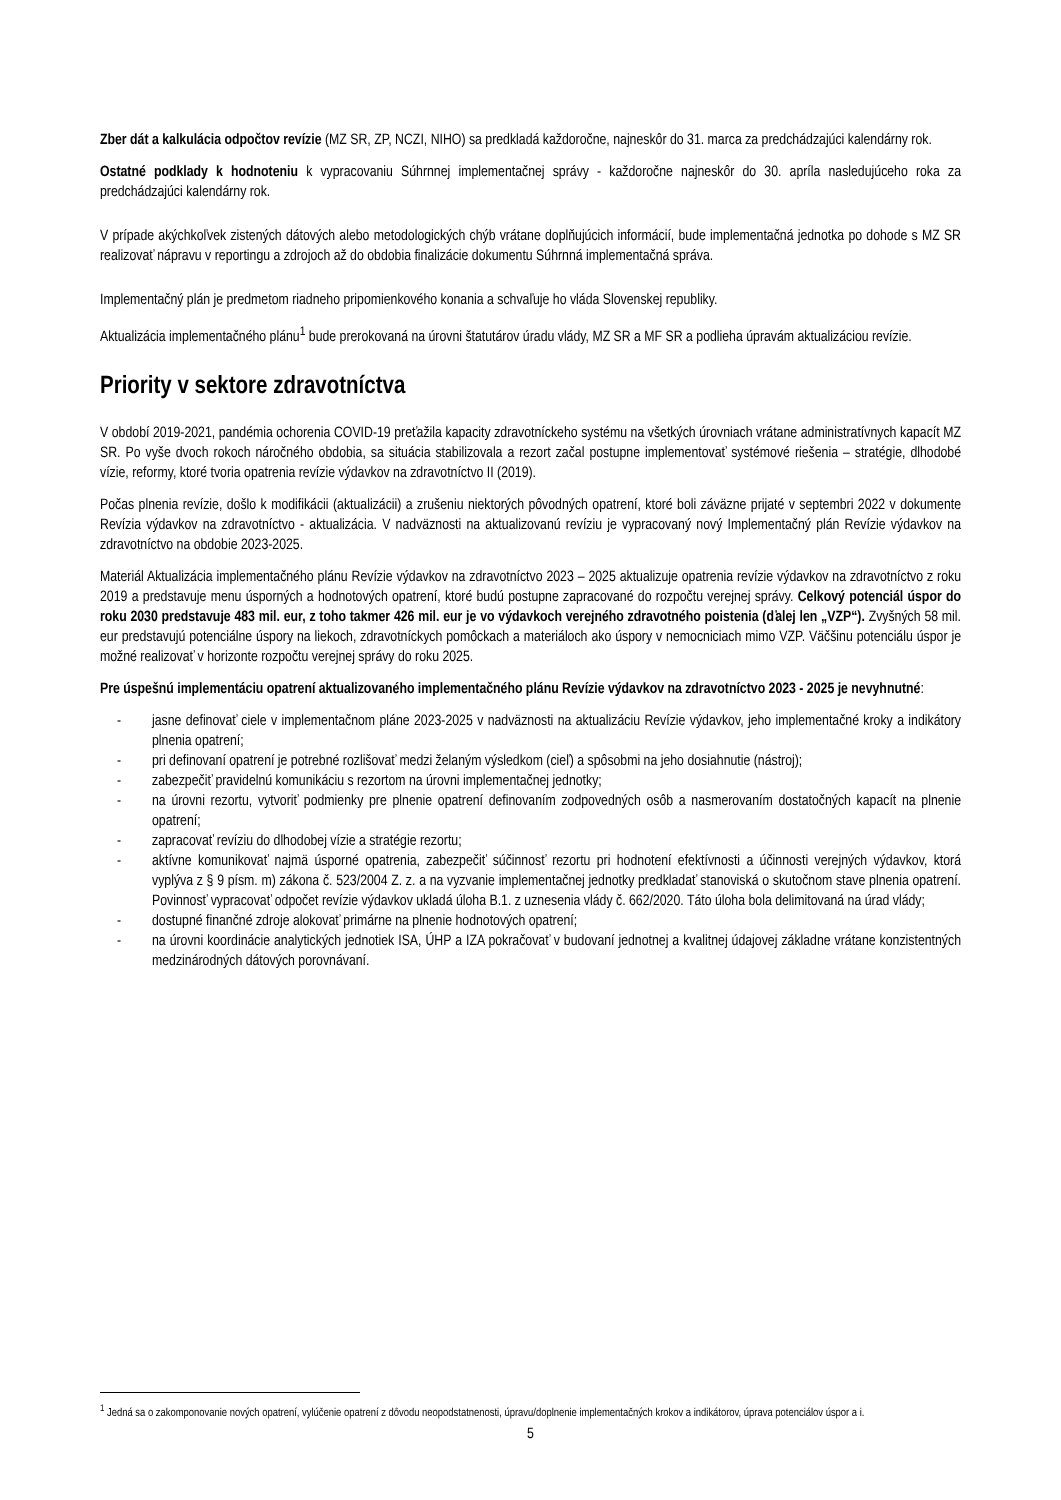Zber dát a kalkulácia odpočtov revízie (MZ SR, ZP, NCZI, NIHO) sa predkladá každoročne, najneskôr do 31. marca za predchádzajúci kalendárny rok.
Ostatné podklady k hodnoteniu k vypracovaniu Súhrnnej implementačnej správy - každoročne najneskôr do 30. apríla nasledujúceho roka za predchádzajúci kalendárny rok.
V prípade akýchkoľvek zistených dátových alebo metodologických chýb vrátane doplňujúcich informácií, bude implementačná jednotka po dohode s MZ SR realizovať nápravu v reportingu a zdrojoch až do obdobia finalizácie dokumentu Súhrnná implementačná správa.
Implementačný plán je predmetom riadneho pripomienkového konania a schvaľuje ho vláda Slovenskej republiky.
Aktualizácia implementačného plánu<sup>1</sup> bude prerokovaná na úrovni štatutárov úradu vlády, MZ SR a MF SR a podlieha úpravám aktualizáciou revízie.
Priority v sektore zdravotníctva
V období 2019-2021, pandémia ochorenia COVID-19 preťažila kapacity zdravotníckeho systému na všetkých úrovniach vrátane administratívnych kapacít MZ SR. Po vyše dvoch rokoch náročného obdobia, sa situácia stabilizovala a rezort začal postupne implementovať systémové riešenia – stratégie, dlhodobé vízie, reformy, ktoré tvoria opatrenia revízie výdavkov na zdravotníctvo II (2019).
Počas plnenia revízie, došlo k modifikácii (aktualizácii) a zrušeniu niektorých pôvodných opatrení, ktoré boli záväzne prijaté v septembri 2022 v dokumente Revízia výdavkov na zdravotníctvo - aktualizácia. V nadväznosti na aktualizovanú revíziu je vypracovaný nový Implementačný plán Revízie výdavkov na zdravotníctvo na obdobie 2023-2025.
Materiál Aktualizácia implementačného plánu Revízie výdavkov na zdravotníctvo 2023 – 2025 aktualizuje opatrenia revízie výdavkov na zdravotníctvo z roku 2019 a predstavuje menu úsporných a hodnotových opatrení, ktoré budú postupne zapracované do rozpočtu verejnej správy. Celkový potenciál úspor do roku 2030 predstavuje 483 mil. eur, z toho takmer 426 mil. eur je vo výdavkoch verejného zdravotného poistenia (ďalej len „VZP“). Zvyšných 58 mil. eur predstavujú potenciálne úspory na liekoch, zdravotníckych pomôckach a materiáloch ako úspory v nemocniciach mimo VZP. Väčšinu potenciálu úspor je možné realizovať v horizonte rozpočtu verejnej správy do roku 2025.
Pre úspešnú implementáciu opatrení aktualizovaného implementačného plánu Revízie výdavkov na zdravotníctvo 2023 - 2025 je nevyhnutné:
- jasne definovať ciele v implementačnom pláne 2023-2025 v nadväznosti na aktualizáciu Revízie výdavkov, jeho implementačné kroky a indikátory plnenia opatrení;
- pri definovaní opatrení je potrebné rozlišovať medzi želaným výsledkom (cieľ) a spôsobmi na jeho dosiahnutie (nástroj);
- zabezpečiť pravidelnú komunikáciu s rezortom na úrovni implementačnej jednotky;
- na úrovni rezortu, vytvoriť podmienky pre plnenie opatrení definovaním zodpovedných osôb a nasmerovaním dostatočných kapacít na plnenie opatrení;
- zapracovať revíziu do dlhodobej vízie a stratégie rezortu;
- aktívne komunikovať najmä úsporné opatrenia, zabezpečiť súčinnosť rezortu pri hodnotení efektívnosti a účinnosti verejných výdavkov, ktorá vyplýva z § 9 písm. m) zákona č. 523/2004 Z. z. a na vyzvanie implementačnej jednotky predkladať stanoviská o skutočnom stave plnenia opatrení. Povinnosť vypracovať odpočet revízie výdavkov ukladá úloha B.1. z uznesenia vlády č. 662/2020. Táto úloha bola delimitovaná na úrad vlády;
- dostupné finančné zdroje alokovať primárne na plnenie hodnotových opatrení;
- na úrovni koordinácie analytických jednotiek ISA, ÚHP a IZA pokračovať v budovaní jednotnej a kvalitnej údajovej základne vrátane konzistentných medzinárodných dátových porovnávaní.
<sup>1</sup> Jedná sa o zakomponovanie nových opatrení, vylúčenie opatrení z dôvodu neopodstatnenosti, úpravu/doplnenie implementačných krokov a indikátorov, úprava potenciálov úspor a i.
5